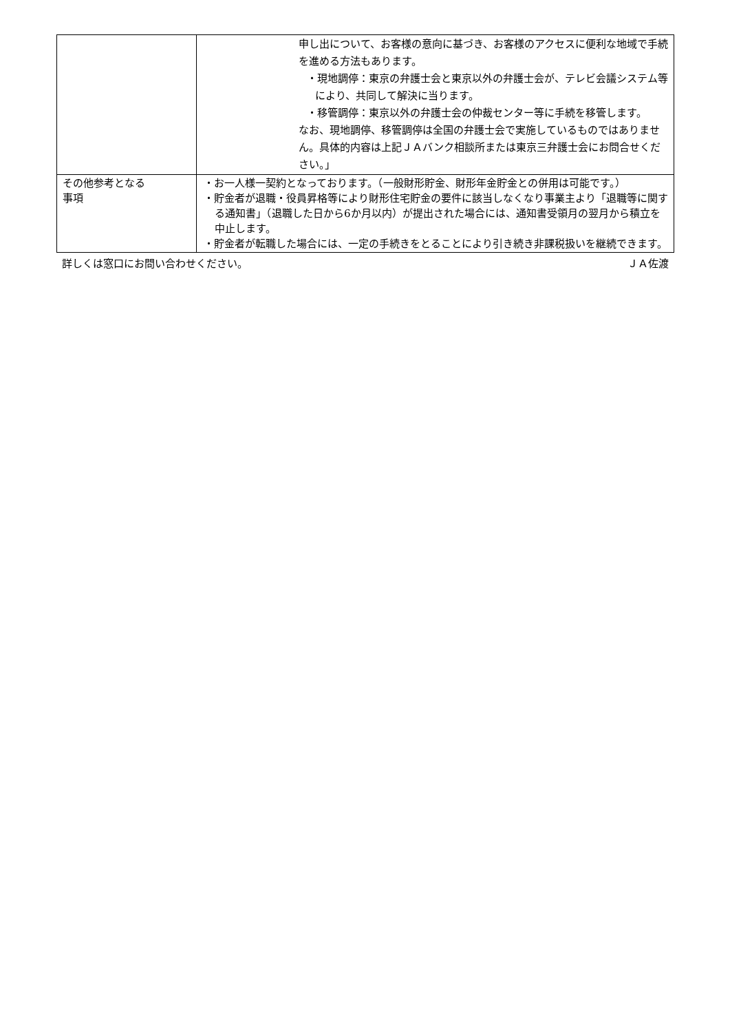| | 申し出について、お客様の意向に基づき、お客様のアクセスに便利な地域で手続を進める方法もあります。 ・現地調停：東京の弁護士会と東京以外の弁護士会が、テレビ会議システム等により、共同して解決に当ります。 ・移管調停：東京以外の弁護士会の仲裁センター等に手続を移管します。 なお、現地調停、移管調停は全国の弁護士会で実施しているものではありません。具体的内容は上記ＪＡバンク相談所または東京三弁護士会にお問合せください。」 |
| その他参考となる 事項 | ・お一人様一契約となっております。（一般財形貯金、財形年金貯金との併用は可能です。） ・貯金者が退職・役員昇格等により財形住宅貯金の要件に該当しなくなり事業主より「退職等に関する通知書」（退職した日から6か月以内）が提出された場合には、通知書受領月の翌月から積立を中止します。 ・貯金者が転職した場合には、一定の手続きをとることにより引き続き非課税扱いを継続できます。 |
詳しくは窓口にお問い合わせください。 ＪＡ佐渡